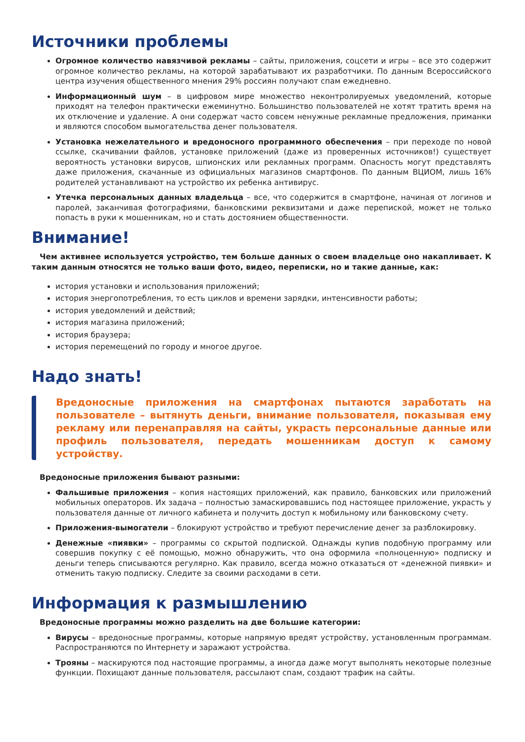Источники проблемы
Огромное количество навязчивой рекламы – сайты, приложения, соцсети и игры – все это содержит огромное количество рекламы, на которой зарабатывают их разработчики. По данным Всероссийского центра изучения общественного мнения 29% россиян получают спам ежедневно.
Информационный шум – в цифровом мире множество неконтролируемых уведомлений, которые приходят на телефон практически ежеминутно. Большинство пользователей не хотят тратить время на их отключение и удаление. А они содержат часто совсем ненужные рекламные предложения, приманки и являются способом вымогательства денег пользователя.
Установка нежелательного и вредоносного программного обеспечения – при переходе по новой ссылке, скачивании файлов, установке приложений (даже из проверенных источников!) существует вероятность установки вирусов, шпионских или рекламных программ. Опасность могут представлять даже приложения, скачанные из официальных магазинов смартфонов. По данным ВЦИОМ, лишь 16% родителей устанавливают на устройство их ребенка антивирус.
Утечка персональных данных владельца – все, что содержится в смартфоне, начиная от логинов и паролей, заканчивая фотографиями, банковскими реквизитами и даже перепиской, может не только попасть в руки к мошенникам, но и стать достоянием общественности.
Внимание!
Чем активнее используется устройство, тем больше данных о своем владельце оно накапливает. К таким данным относятся не только ваши фото, видео, переписки, но и такие данные, как:
история установки и использования приложений;
история энергопотребления, то есть циклов и времени зарядки, интенсивности работы;
история уведомлений и действий;
история магазина приложений;
история браузера;
история перемещений по городу и многое другое.
Надо знать!
Вредоносные приложения на смартфонах пытаются заработать на пользователе – вытянуть деньги, внимание пользователя, показывая ему рекламу или перенаправляя на сайты, украсть персональные данные или профиль пользователя, передать мошенникам доступ к самому устройству.
Вредоносные приложения бывают разными:
Фальшивые приложения – копия настоящих приложений, как правило, банковских или приложений мобильных операторов. Их задача – полностью замаскировавшись под настоящее приложение, украсть у пользователя данные от личного кабинета и получить доступ к мобильному или банковскому счету.
Приложения-вымогатели – блокируют устройство и требуют перечисление денег за разблокировку.
Денежные «пиявки» – программы со скрытой подпиской. Однажды купив подобную программу или совершив покупку с её помощью, можно обнаружить, что она оформила «полноценную» подписку и деньги теперь списываются регулярно. Как правило, всегда можно отказаться от «денежной пиявки» и отменить такую подписку. Следите за своими расходами в сети.
Информация к размышлению
Вредоносные программы можно разделить на две большие категории:
Вирусы – вредоносные программы, которые напрямую вредят устройству, установленным программам. Распространяются по Интернету и заражают устройства.
Трояны – маскируются под настоящие программы, а иногда даже могут выполнять некоторые полезные функции. Похищают данные пользователя, рассылают спам, создают трафик на сайты.